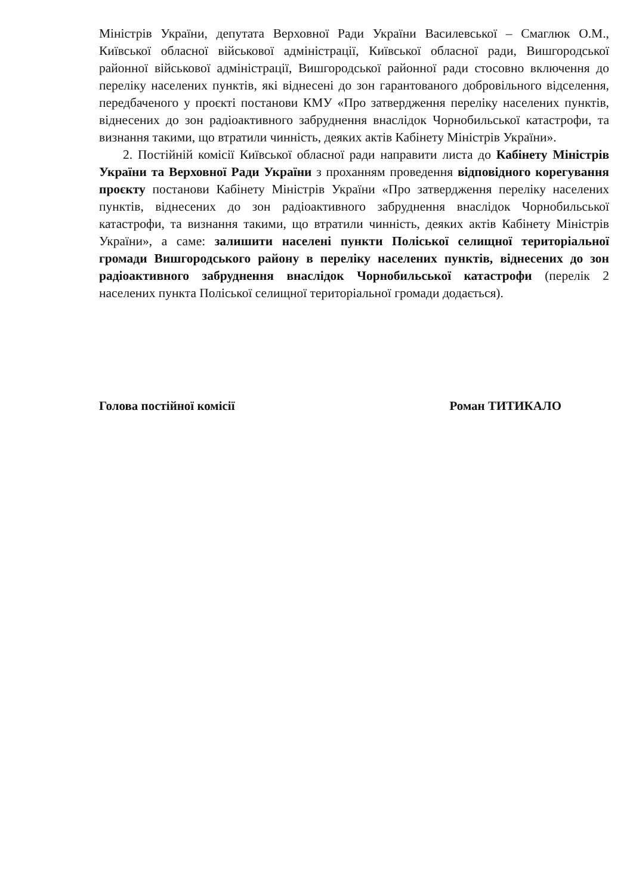Міністрів України, депутата Верховної Ради України Василевської – Смаглюк О.М., Київської обласної військової адміністрації, Київської обласної ради, Вишгородської районної військової адміністрації, Вишгородської районної ради стосовно включення до переліку населених пунктів, які віднесені до зон гарантованого добровільного відселення, передбаченого у проєкті постанови КМУ «Про затвердження переліку населених пунктів, віднесених до зон радіоактивного забруднення внаслідок Чорнобильської катастрофи, та визнання такими, що втратили чинність, деяких актів Кабінету Міністрів України».
2. Постійній комісії Київської обласної ради направити листа до Кабінету Міністрів України та Верховної Ради України з проханням проведення відповідного корегування проєкту постанови Кабінету Міністрів України «Про затвердження переліку населених пунктів, віднесених до зон радіоактивного забруднення внаслідок Чорнобильської катастрофи, та визнання такими, що втратили чинність, деяких актів Кабінету Міністрів України», а саме: залишити населені пункти Поліської селищної територіальної громади Вишгородського району в переліку населених пунктів, віднесених до зон радіоактивного забруднення внаслідок Чорнобильської катастрофи (перелік 2 населених пункта Поліської селищної територіальної громади додається).
Голова постійної комісії Роман ТИТИКАЛО